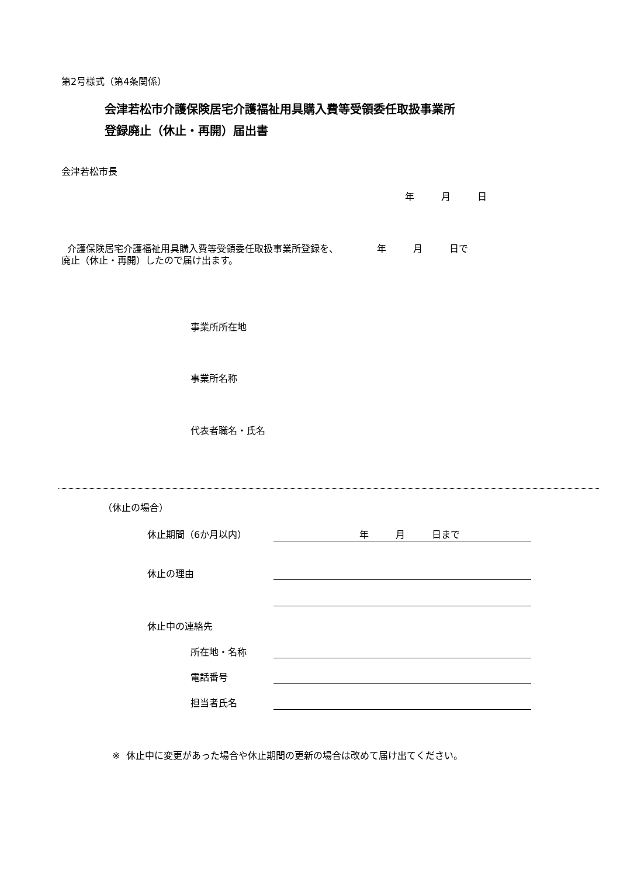第2号様式（第4条関係）
会津若松市介護保険居宅介護福祉用具購入費等受領委任取扱事業所
登録廃止（休止・再開）届出書
会津若松市長
年 月 日
介護保険居宅介護福祉用具購入費等受領委任取扱事業所登録を、 年 月 日で
廃止（休止・再開）したので届け出ます。
事業所所在地
事業所名称
代表者職名・氏名
（休止の場合）
休止期間（6か月以内） 年 月 日まで
休止の理由
休止中の連絡先
所在地・名称
電話番号
担当者氏名
※ 休止中に変更があった場合や休止期間の更新の場合は改めて届け出てください。